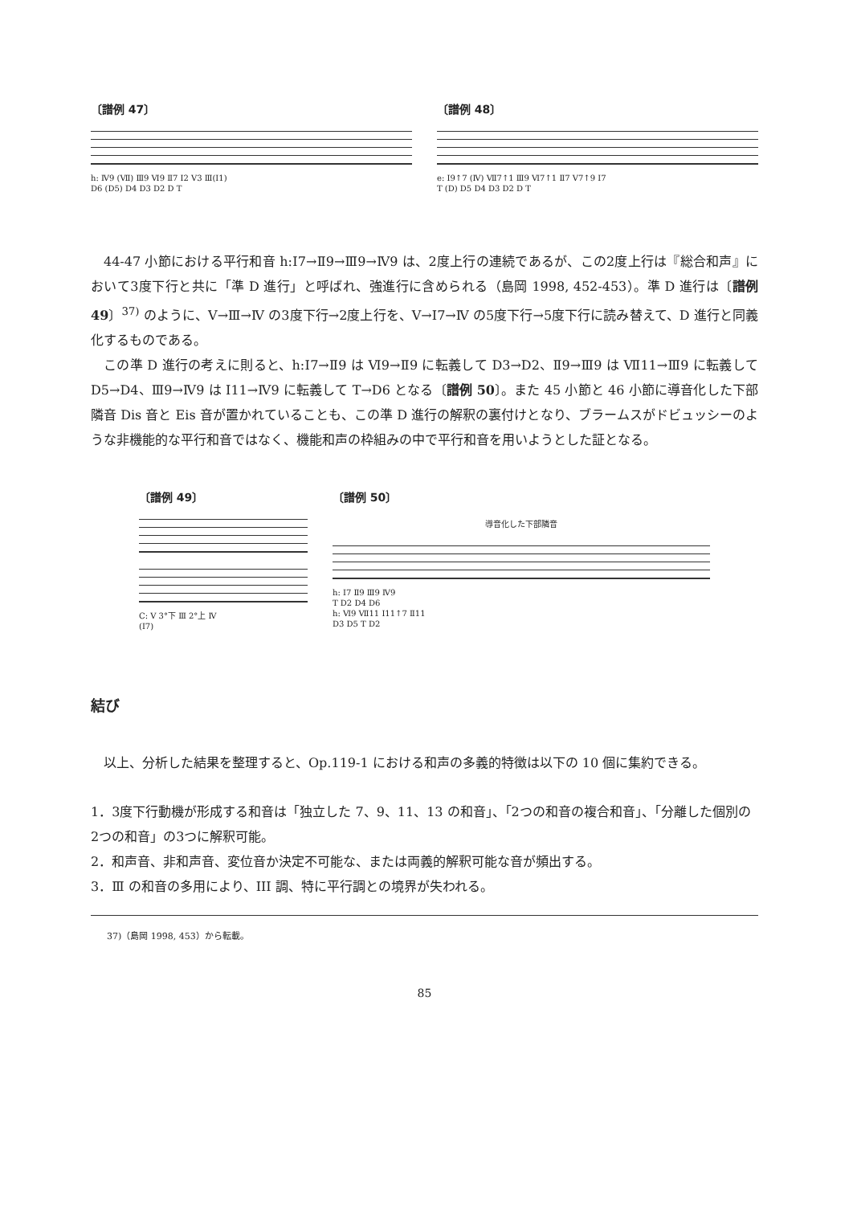〔譜例 47〕
h: Ⅳ9 (Ⅶ) Ⅲ9 Ⅵ9 Ⅱ7 Ⅰ2 Ⅴ3 Ⅲ(Ⅰ1)
D6 (D5) D4 D3 D2 D T
〔譜例 48〕
e: Ⅰ9↑7 (Ⅳ) Ⅶ7↑1 Ⅲ9 Ⅵ7↑1 Ⅱ7 Ⅴ7↑9 Ⅰ7
T (D) D5 D4 D3 D2 D T
44-47 小節における平行和音 h:Ⅰ7→Ⅱ9→Ⅲ9→Ⅳ9 は、2度上行の連続であるが、この2度上行は『総合和声』において3度下行と共に「準 D 進行」と呼ばれ、強進行に含められる（島岡 1998, 452-453）。準 D 進行は〔譜例 49〕<sup>37)</sup> のように、Ⅴ→Ⅲ→Ⅳ の3度下行→2度上行を、Ⅴ→Ⅰ7→Ⅳ の5度下行→5度下行に読み替えて、D 進行と同義化するものである。
この準 D 進行の考えに則ると、h:Ⅰ7→Ⅱ9 は Ⅵ9→Ⅱ9 に転義して D3→D2、Ⅱ9→Ⅲ9 は Ⅶ11→Ⅲ9 に転義して D5→D4、Ⅲ9→Ⅳ9 は Ⅰ11→Ⅳ9 に転義して T→D6 となる〔譜例 50〕。また 45 小節と 46 小節に導音化した下部隣音 Dis 音と Eis 音が置かれていることも、この準 D 進行の解釈の裏付けとなり、ブラームスがドビュッシーのような非機能的な平行和音ではなく、機能和声の枠組みの中で平行和音を用いようとした証となる。
〔譜例 49〕
C: Ⅴ 3°下 Ⅲ 2°上 Ⅳ
(Ⅰ7)
〔譜例 50〕
導音化した下部隣音
h: Ⅰ7 Ⅱ9 Ⅲ9 Ⅳ9
T D2 D4 D6
h: Ⅵ9 Ⅶ11 Ⅰ11↑7 Ⅱ11
D3 D5 T D2
結び
以上、分析した結果を整理すると、Op.119-1 における和声の多義的特徴は以下の 10 個に集約できる。
1．3度下行動機が形成する和音は「独立した 7、9、11、13 の和音」、「2つの和音の複合和音」、「分離した個別の2つの和音」の3つに解釈可能。
2．和声音、非和声音、変位音か決定不可能な、または両義的解釈可能な音が頻出する。
3．Ⅲ の和音の多用により、III 調、特に平行調との境界が失われる。
37)（島岡 1998, 453）から転載。
85